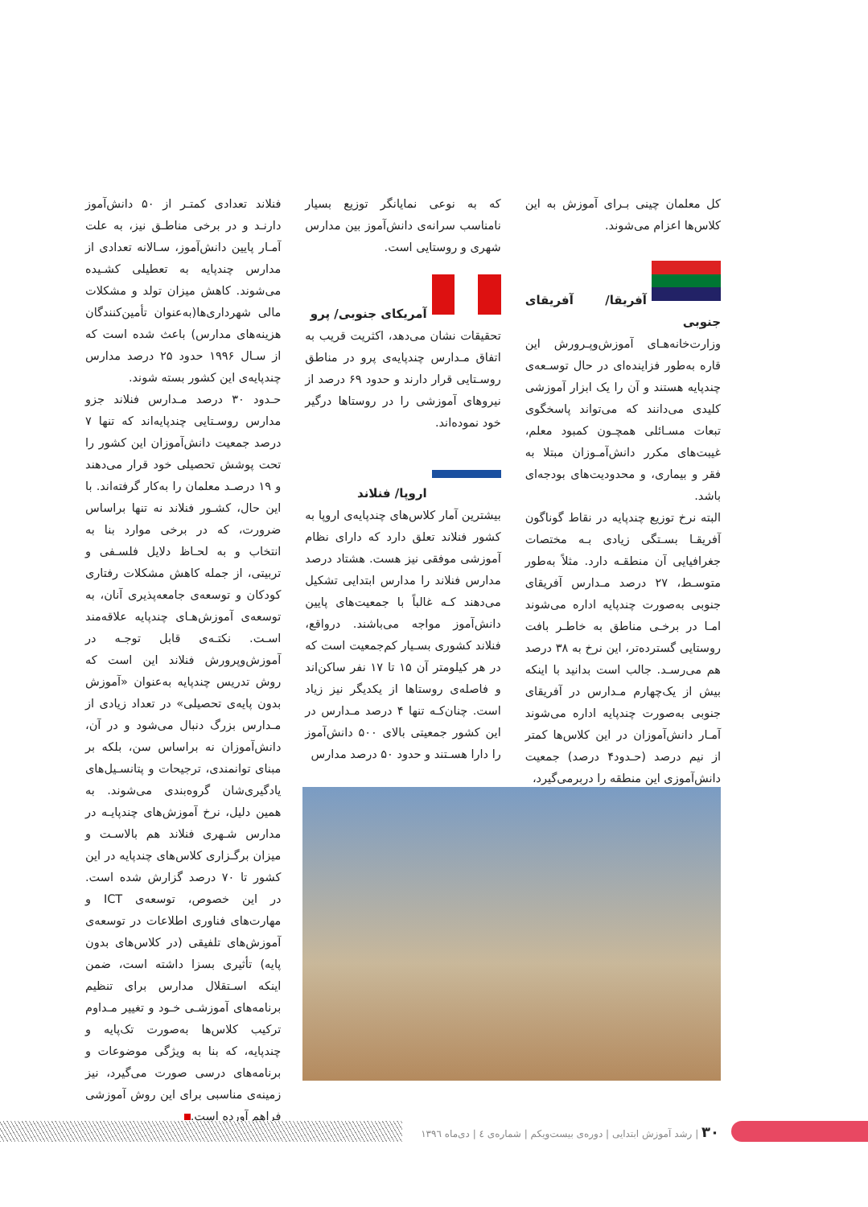کل معلمان چینی بـرای آموزش به این کلاس‌ها اعزام می‌شوند.
آفریقا/ آفریقای جنوبی
وزارت‌خانه‌هـای آموزش‌وپـرورش این قاره به‌طور فزاینده‌ای در حال توسـعه‌ی چندپایه هستند و آن را یک ابزار آموزشی کلیدی می‌دانند که می‌تواند پاسخگوی تبعات مسـائلی همچـون کمبود معلم، غیبت‌های مکرر دانش‌آمـوزان مبتلا به فقر و بیماری، و محدودیت‌های بودجه‌ای باشد.
البته نرخ توزیع چندپایه در نقاط گوناگون آفریقـا بسـتگی زیادی بـه مختصات جغرافیایی آن منطقـه دارد. مثلاً به‌طور متوسـط، ۲۷ درصد مـدارس آفریقای جنوبی به‌صورت چندپایه اداره می‌شوند امـا در برخـی مناطق به خاطـر بافت روستایی گسترده‌تر، این نرخ به ۳۸ درصد هم می‌رسـد. جالب است بدانید با اینکه بیش از یک‌چهارم مـدارس در آفریقای جنوبی به‌صورت چندپایه اداره می‌شوند آمـار دانش‌آموزان در این کلاس‌ها کمتر از نیم درصد (حـدود۴ درصد) جمعیت دانش‌آموزی این منطقه را دربرمی‌گیرد،
که به نوعی نمایانگر توزیع بسیار نامناسب سرانه‌ی دانش‌آموز بین مدارس شهری و روستایی است.
آمریکای جنوبی/ پرو
تحقیقات نشان می‌دهد، اکثریت قریب به اتفاق مـدارس چندپایه‌ی پرو در مناطق روسـتایی قرار دارند و حدود ۶۹ درصد از نیروهای آموزشی را در روستاها درگیر خود نموده‌اند.
اروپا/ فنلاند
بیشترین آمار کلاس‌های چندپایه‌ی اروپا به کشور فنلاند تعلق دارد که دارای نظام آموزشی موفقی نیز هست. هشتاد درصد مدارس فنلاند را مدارس ابتدایی تشکیل می‌دهند کـه غالباً با جمعیت‌های پایین دانش‌آموز مواجه می‌باشند. درواقع، فنلاند کشوری بسـیار کم‌جمعیت است که در هر کیلومتر آن ۱۵ تا ۱۷ نفر ساکن‌اند و فاصله‌ی روستاها از یکدیگر نیز زیاد است. چنان‌کـه تنها ۴ درصد مـدارس در این کشور جمعیتی بالای ۵۰۰ دانش‌آموز را دارا هسـتند و حدود ۵۰ درصد مدارس
فنلاند تعدادی کمتـر از ۵۰ دانش‌آموز دارنـد و در برخی مناطـق نیز، به علت آمـار پایین دانش‌آموز، سـالانه تعدادی از مدارس چندپایه به تعطیلی کشـیده می‌شوند. کاهش میزان تولد و مشکلات مالی شهرداری‌ها(به‌عنوان تأمین‌کنندگان هزینه‌های مدارس) باعث شده است که از سـال ۱۹۹۶ حدود ۲۵ درصد مدارس چندپایه‌ی این کشور بسته شوند.
حـدود ۳۰ درصد مـدارس فنلاند جزو مدارس روسـتایی چندپایه‌اند که تنها ۷ درصد جمعیت دانش‌آموزان این کشور را تحت پوشش تحصیلی خود قرار می‌دهند و ۱۹ درصـد معلمان را به‌کار گرفته‌اند. با این حال، کشـور فنلاند نه تنها براساس ضرورت، که در برخی موارد بنا به انتخاب و به لحـاظ دلایل فلسـفی و تربیتی، از جمله کاهش مشکلات رفتاری کودکان و توسعه‌ی جامعه‌پذیری آنان، به توسعه‌ی آموزش‌هـای چندپایه علاقه‌مند اسـت. نکتـه‌ی قابل توجـه در آموزش‌وپرورش فنلاند این است که روش تدریس چندپایه به‌عنوان «آموزش بدون پایه‌ی تحصیلی» در تعداد زیادی از مـدارس بزرگ دنبال می‌شود و در آن، دانش‌آموزان نه براساس سن، بلکه بر مبنای توانمندی، ترجیحات و پتانسـیل‌های یادگیری‌شان گروه‌بندی می‌شوند. به همین دلیل، نرخ آموزش‌های چندپایـه در مدارس شـهری فنلاند هم بالاسـت و میزان برگـزاری کلاس‌های چندپایه در این کشور تا ۷۰ درصد گزارش شده است. در این خصوص، توسعه‌ی ICT و مهارت‌های فناوری اطلاعات در توسعه‌ی آموزش‌های تلفیقی (در کلاس‌های بدون پایه) تأثیری بسزا داشته است، ضمن اینکه اسـتقلال مدارس برای تنظیم برنامه‌های آموزشـی خـود و تغییر مـداوم ترکیب کلاس‌ها به‌صورت تک‌پایه و چندپایه، که بنا به ویژگی موضوعات و برنامه‌های درسی صورت می‌گیرد، نیز زمینه‌ی مناسبی برای این روش آموزشی فراهم آورده است.
۳۰ | رشد آموزش ابتدایی | دوره‌ی بیست‌ویکم | شماره‌ی ٤ | دی‌ماه ۱۳۹٦